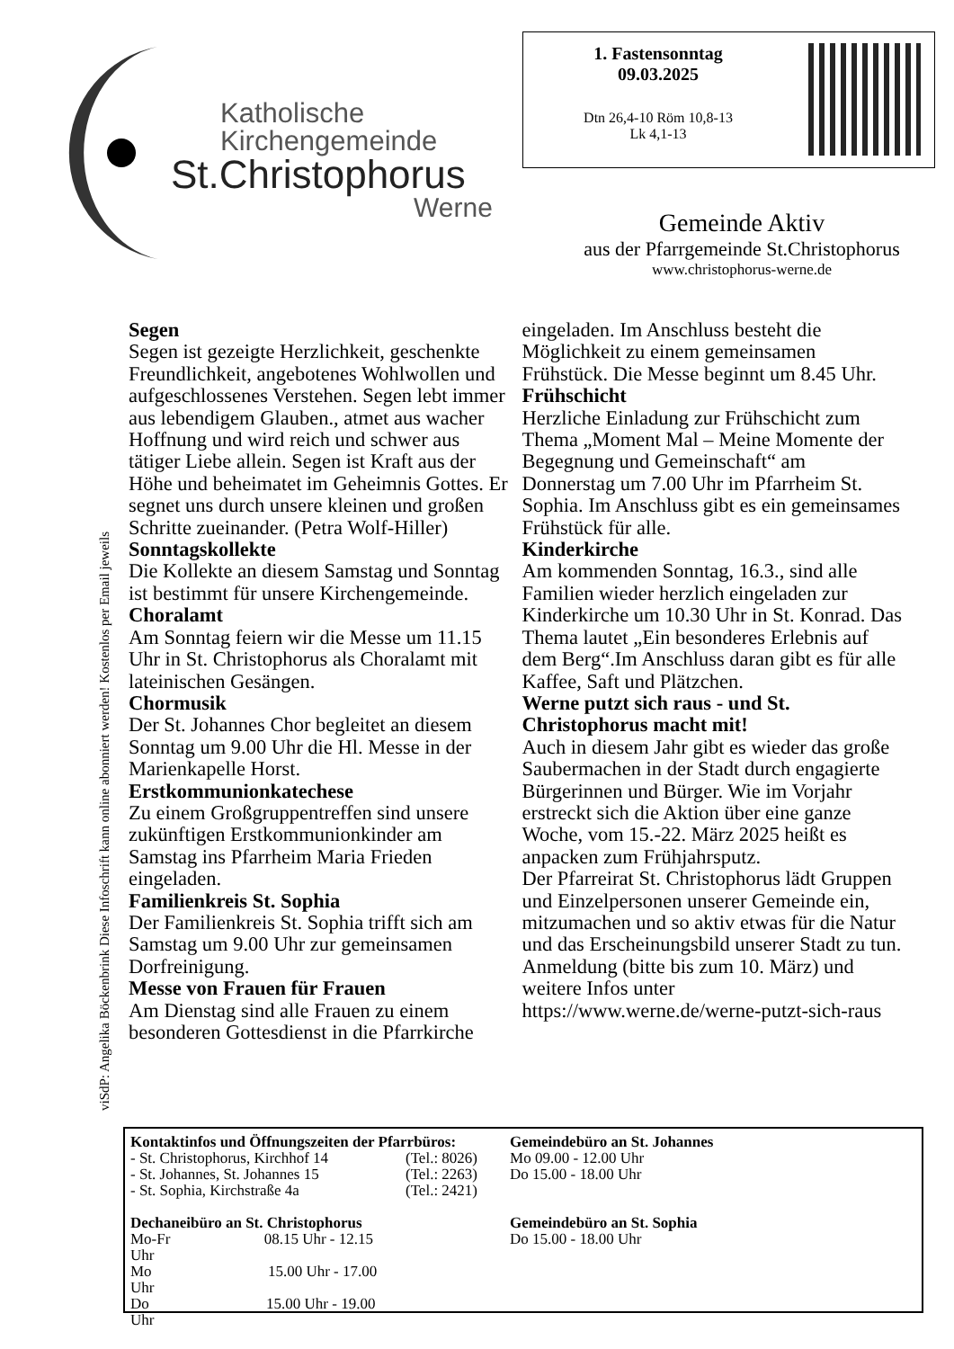Katholische
Kirchengemeinde
St.Christophorus
Werne
1. Fastensonntag
09.03.2025
Dtn 26,4-10 Röm 10,8-13
Lk 4,1-13
Gemeinde Aktiv
aus der Pfarrgemeinde St.Christophorus
www.christophorus-werne.de
viSdP: Angelika Böckenbrink Diese Infoschrift kann online abonniert werden! Kostenlos per Email jeweils
Segen
Segen ist gezeigte Herzlichkeit, geschenkte Freundlichkeit, angebotenes Wohlwollen und aufgeschlossenes Verstehen. Segen lebt immer aus lebendigem Glauben., atmet aus wacher Hoffnung und wird reich und schwer aus tätiger Liebe allein. Segen ist Kraft aus der Höhe und beheimatet im Geheimnis Gottes. Er segnet uns durch unsere kleinen und großen Schritte zueinander. (Petra Wolf-Hiller)
Sonntagskollekte
Die Kollekte an diesem Samstag und Sonntag ist bestimmt für unsere Kirchengemeinde.
Choralamt
Am Sonntag feiern wir die Messe um 11.15 Uhr in St. Christophorus als Choralamt mit lateinischen Gesängen.
Chormusik
Der St. Johannes Chor begleitet an diesem Sonntag um 9.00 Uhr die Hl. Messe in der Marienkapelle Horst.
Erstkommunionkatechese
Zu einem Großgruppentreffen sind unsere zukünftigen Erstkommunionkinder am Samstag ins Pfarrheim Maria Frieden eingeladen.
Familienkreis St. Sophia
Der Familienkreis St. Sophia trifft sich am Samstag um 9.00 Uhr zur gemeinsamen Dorfreinigung.
Messe von Frauen für Frauen
Am Dienstag sind alle Frauen zu einem besonderen Gottesdienst in die Pfarrkirche eingeladen. Im Anschluss besteht die Möglichkeit zu einem gemeinsamen Frühstück. Die Messe beginnt um 8.45 Uhr.
Frühschicht
Herzliche Einladung zur Frühschicht zum Thema „Moment Mal – Meine Momente der Begegnung und Gemeinschaft“ am Donnerstag um 7.00 Uhr im Pfarrheim St. Sophia. Im Anschluss gibt es ein gemeinsames Frühstück für alle.
Kinderkirche
Am kommenden Sonntag, 16.3., sind alle Familien wieder herzlich eingeladen zur Kinderkirche um 10.30 Uhr in St. Konrad. Das Thema lautet „Ein besonderes Erlebnis auf dem Berg“.Im Anschluss daran gibt es für alle Kaffee, Saft und Plätzchen.
Werne putzt sich raus - und St. Christophorus macht mit!
Auch in diesem Jahr gibt es wieder das große Saubermachen in der Stadt durch engagierte Bürgerinnen und Bürger. Wie im Vorjahr erstreckt sich die Aktion über eine ganze Woche, vom 15.-22. März 2025 heißt es anpacken zum Frühjahrsputz.
Der Pfarreirat St. Christophorus lädt Gruppen und Einzelpersonen unserer Gemeinde ein, mitzumachen und so aktiv etwas für die Natur und das Erscheinungsbild unserer Stadt zu tun. Anmeldung (bitte bis zum 10. März) und weitere Infos unter https://www.werne.de/werne-putzt-sich-raus
| Kontaktinfos und Öffnungszeiten der Pfarrbüros: | | Gemeindebüro an St. Johannes |
| - St. Christophorus, Kirchhof 14 | (Tel.: 8026) | Mo 09.00 - 12.00 Uhr |
| - St. Johannes, St. Johannes 15 | (Tel.: 2263) | Do 15.00 - 18.00 Uhr |
| - St. Sophia, Kirchstraße 4a | (Tel.: 2421) | |
| Dechaneibüro an St. Christophorus | | Gemeindebüro an St. Sophia |
| Mo-Fr 08.15 Uhr - 12.15 Uhr | | Do 15.00 - 18.00 Uhr |
| Mo 15.00 Uhr - 17.00 Uhr | | |
| Do 15.00 Uhr - 19.00 Uhr | | |